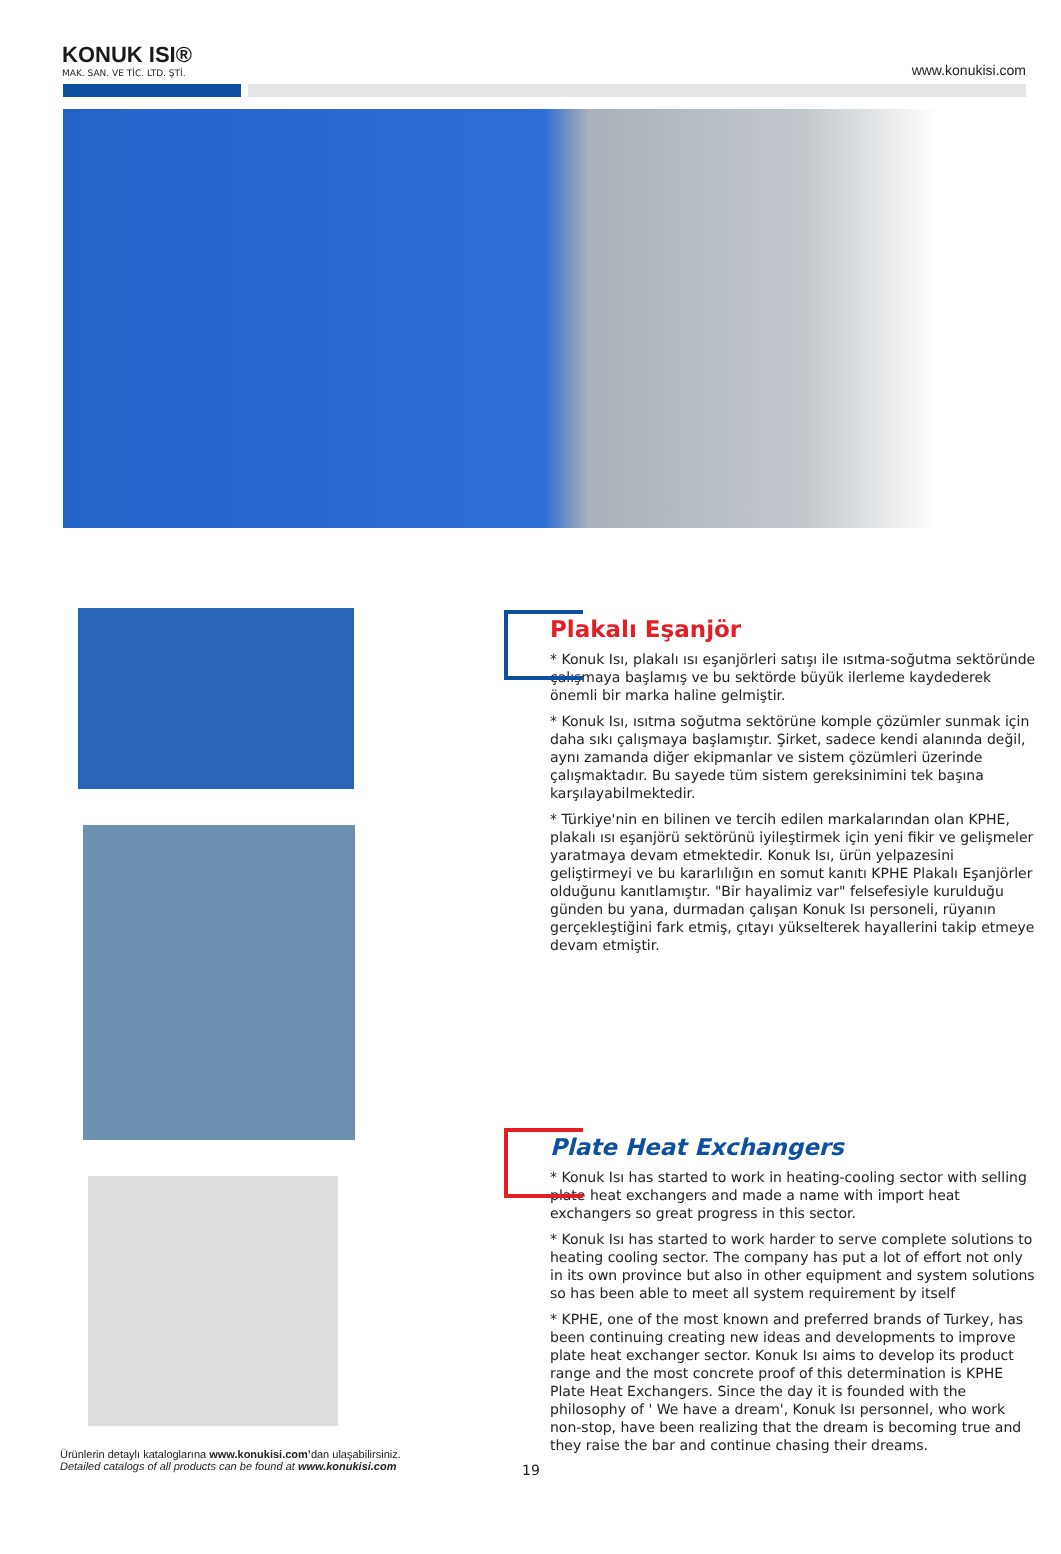KONUK ISI®
MAK. SAN. VE TİC. LTD. ŞTİ.
www.konukisi.com
Plakalı Eşanjör
* Konuk Isı, plakalı ısı eşanjörleri satışı ile ısıtma-soğutma sektöründe çalışmaya başlamış ve bu sektörde büyük ilerleme kaydederek önemli bir marka haline gelmiştir.
* Konuk Isı, ısıtma soğutma sektörüne komple çözümler sunmak için daha sıkı çalışmaya başlamıştır. Şirket, sadece kendi alanında değil, aynı zamanda diğer ekipmanlar ve sistem çözümleri üzerinde çalışmaktadır. Bu sayede tüm sistem gereksinimini tek başına karşılayabilmektedir.
* Türkiye'nin en bilinen ve tercih edilen markalarından olan KPHE, plakalı ısı eşanjörü sektörünü iyileştirmek için yeni fikir ve gelişmeler yaratmaya devam etmektedir. Konuk Isı, ürün yelpazesini geliştirmeyi ve bu kararlılığın en somut kanıtı KPHE Plakalı Eşanjörler olduğunu kanıtlamıştır. "Bir hayalimiz var" felsefesiyle kurulduğu günden bu yana, durmadan çalışan Konuk Isı personeli, rüyanın gerçekleştiğini fark etmiş, çıtayı yükselterek hayallerini takip etmeye devam etmiştir.
Plate Heat Exchangers
* Konuk Isı has started to work in heating-cooling sector with selling plate heat exchangers and made a name with import heat exchangers so great progress in this sector.
* Konuk Isı has started to work harder to serve complete solutions to heating cooling sector. The company has put a lot of effort not only in its own province but also in other equipment and system solutions so has been able to meet all system requirement by itself
* KPHE, one of the most known and preferred brands of Turkey, has been continuing creating new ideas and developments to improve plate heat exchanger sector. Konuk Isı aims to develop its product range and the most concrete proof of this determination is KPHE Plate Heat Exchangers. Since the day it is founded with the philosophy of ' We have a dream', Konuk Isı personnel, who work non-stop, have been realizing that the dream is becoming true and they raise the bar and continue chasing their dreams.
Ürünlerin detaylı kataloglarına www.konukisi.com’dan ulaşabilirsiniz.
Detailed catalogs of all products can be found at www.konukisi.com
19